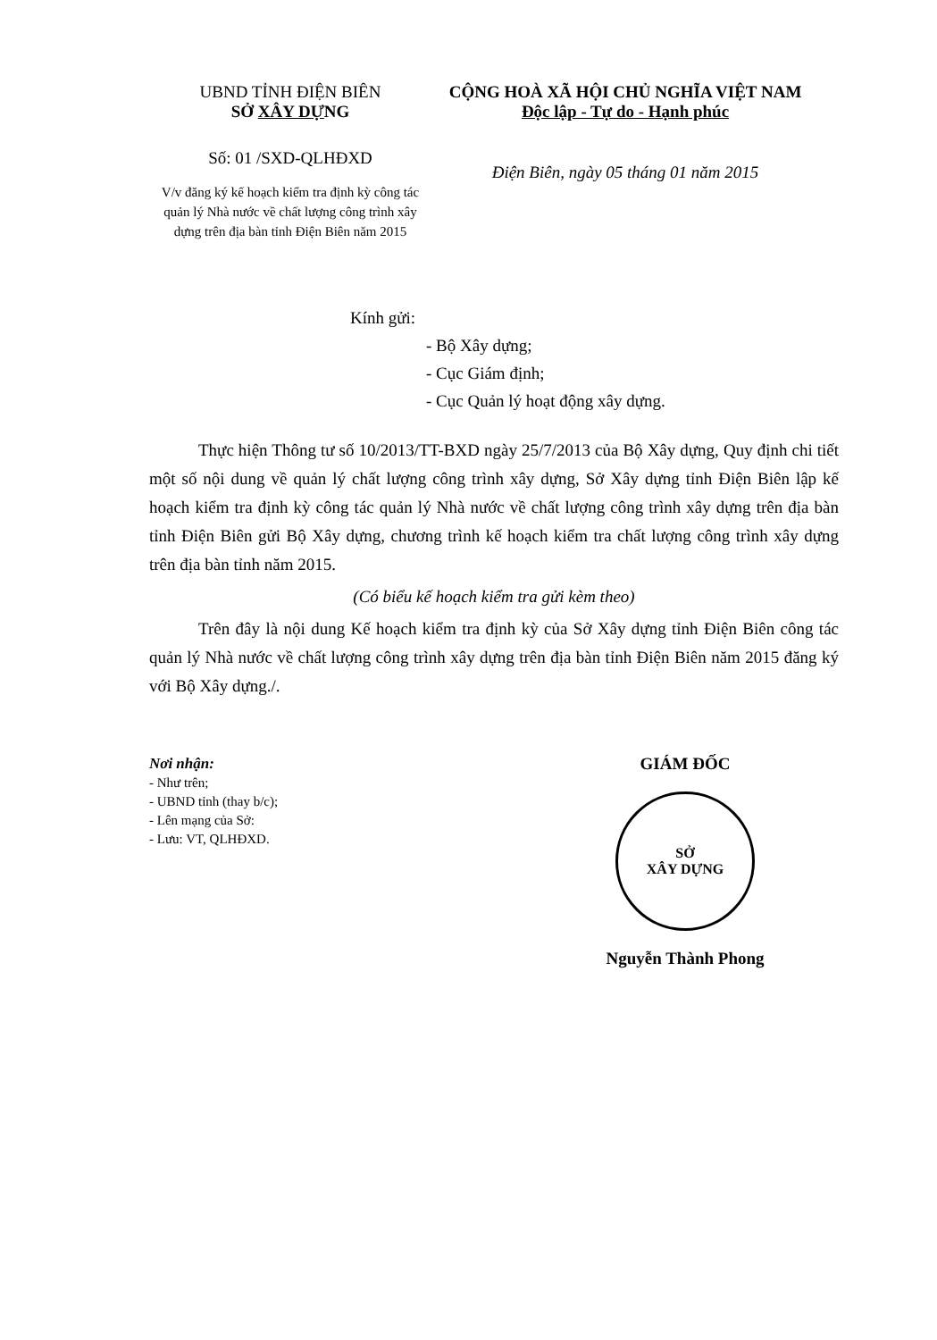UBND TỈNH ĐIỆN BIÊN
SỞ XÂY DỰNG
Số: 01 /SXD-QLHĐXD
V/v đăng ký kế hoạch kiểm tra định kỳ công tác quản lý Nhà nước về chất lượng công trình xây dựng trên địa bàn tỉnh Điện Biên năm 2015
CỘNG HOÀ XÃ HỘI CHỦ NGHĨA VIỆT NAM
Độc lập - Tự do - Hạnh phúc
Điện Biên, ngày 05 tháng 01 năm 2015
Kính gửi:
- Bộ Xây dựng;
- Cục Giám định;
- Cục Quản lý hoạt động xây dựng.
Thực hiện Thông tư số 10/2013/TT-BXD ngày 25/7/2013 của Bộ Xây dựng, Quy định chi tiết một số nội dung về quản lý chất lượng công trình xây dựng, Sở Xây dựng tỉnh Điện Biên lập kế hoạch kiểm tra định kỳ công tác quản lý Nhà nước về chất lượng công trình xây dựng trên địa bàn tỉnh Điện Biên gửi Bộ Xây dựng, chương trình kế hoạch kiểm tra chất lượng công trình xây dựng trên địa bàn tỉnh năm 2015.
(Có biểu kế hoạch kiểm tra gửi kèm theo)
Trên đây là nội dung Kế hoạch kiểm tra định kỳ của Sở Xây dựng tỉnh Điện Biên công tác quản lý Nhà nước về chất lượng công trình xây dựng trên địa bàn tỉnh Điện Biên năm 2015 đăng ký với Bộ Xây dựng./.
Nơi nhận:
- Như trên;
- UBND tỉnh (thay b/c);
- Lên mạng của Sở:
- Lưu: VT, QLHĐXD.
GIÁM ĐỐC
SỞ
XÂY DỰNG
Nguyễn Thành Phong